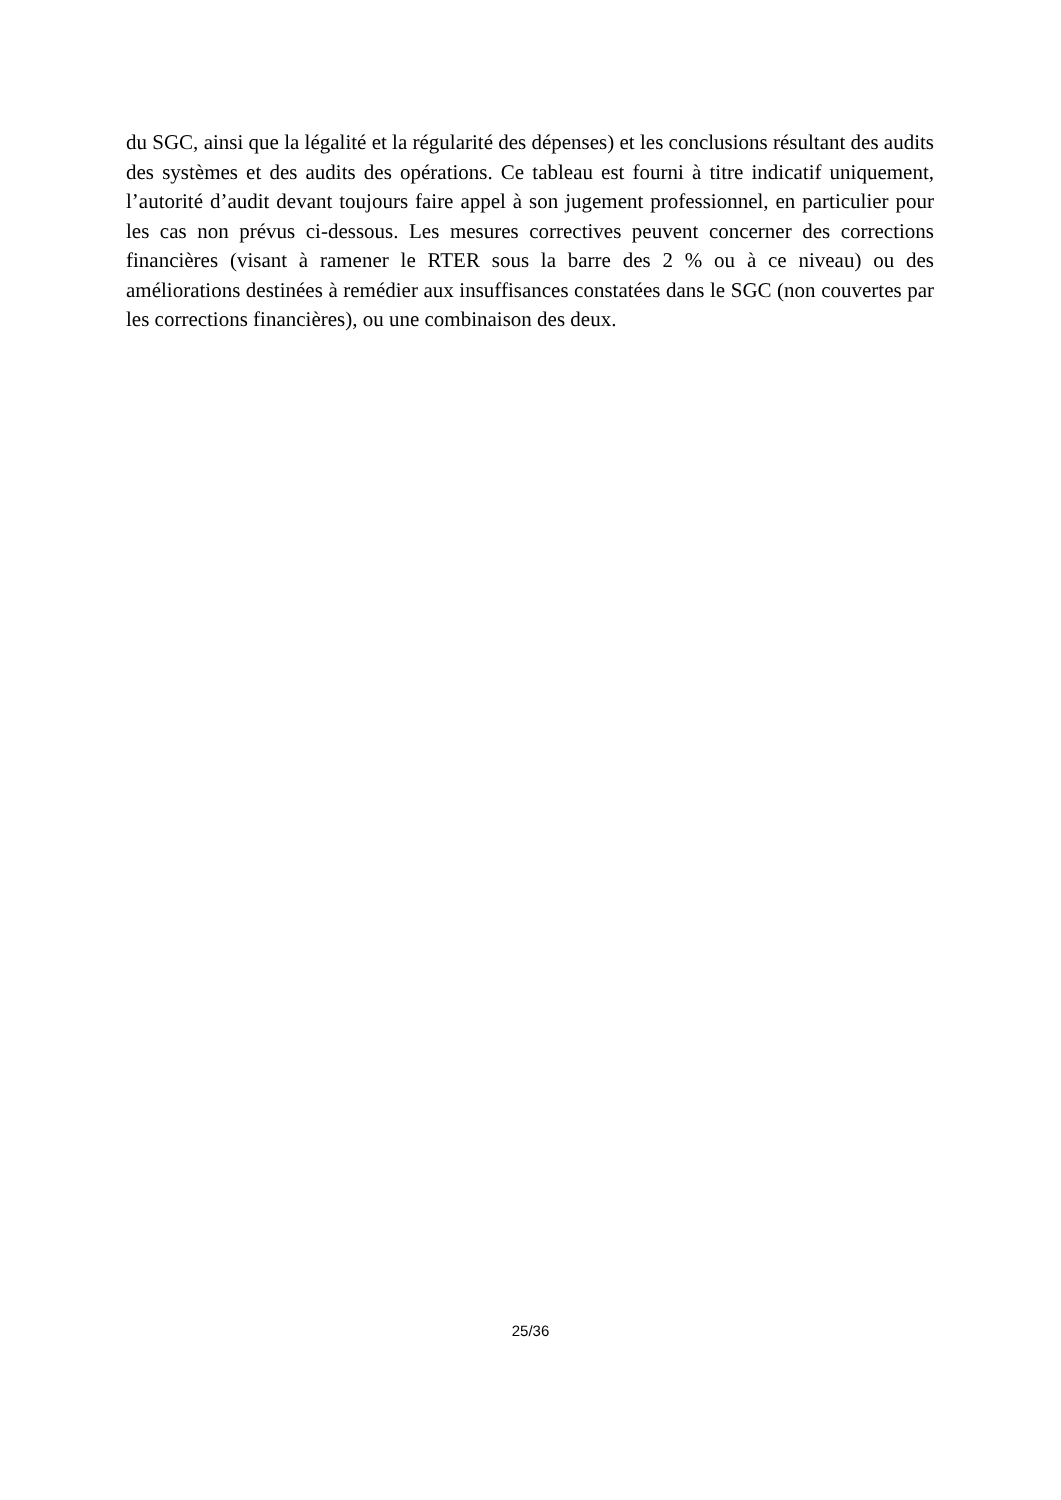du SGC, ainsi que la légalité et la régularité des dépenses) et les conclusions résultant des audits des systèmes et des audits des opérations. Ce tableau est fourni à titre indicatif uniquement, l’autorité d’audit devant toujours faire appel à son jugement professionnel, en particulier pour les cas non prévus ci-dessous. Les mesures correctives peuvent concerner des corrections financières (visant à ramener le RTER sous la barre des 2 % ou à ce niveau) ou des améliorations destinées à remédier aux insuffisances constatées dans le SGC (non couvertes par les corrections financières), ou une combinaison des deux.
25/36